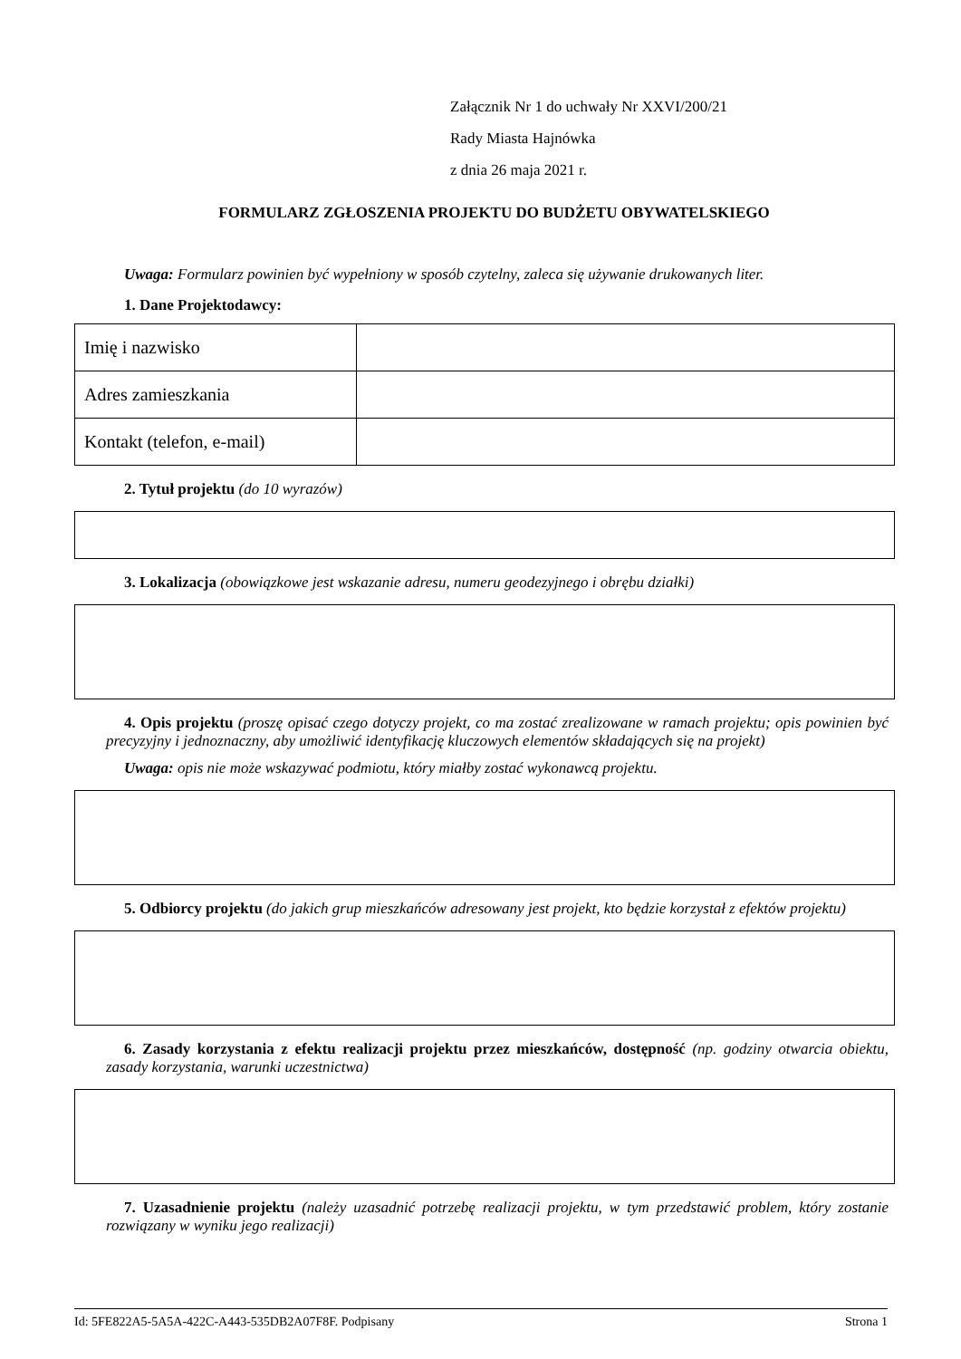Załącznik Nr 1 do uchwały Nr XXVI/200/21
Rady Miasta Hajnówka
z dnia 26 maja 2021 r.
FORMULARZ ZGŁOSZENIA PROJEKTU DO BUDŻETU OBYWATELSKIEGO
Uwaga: Formularz powinien być wypełniony w sposób czytelny, zaleca się używanie drukowanych liter.
1. Dane Projektodawcy:
| Imię i nazwisko | |
| Adres zamieszkania | |
| Kontakt (telefon, e-mail) | |
2. Tytuł projektu (do 10 wyrazów)
3. Lokalizacja (obowiązkowe jest wskazanie adresu, numeru geodezyjnego i obrębu działki)
4. Opis projektu (proszę opisać czego dotyczy projekt, co ma zostać zrealizowane w ramach projektu; opis powinien być precyzyjny i jednoznaczny, aby umożliwić identyfikację kluczowych elementów składających się na projekt)
Uwaga: opis nie może wskazywać podmiotu, który miałby zostać wykonawcą projektu.
5. Odbiorcy projektu (do jakich grup mieszkańców adresowany jest projekt, kto będzie korzystał z efektów projektu)
6. Zasady korzystania z efektu realizacji projektu przez mieszkańców, dostępność (np. godziny otwarcia obiektu, zasady korzystania, warunki uczestnictwa)
7. Uzasadnienie projektu (należy uzasadnić potrzebę realizacji projektu, w tym przedstawić problem, który zostanie rozwiązany w wyniku jego realizacji)
Id: 5FE822A5-5A5A-422C-A443-535DB2A07F8F. Podpisany Strona 1